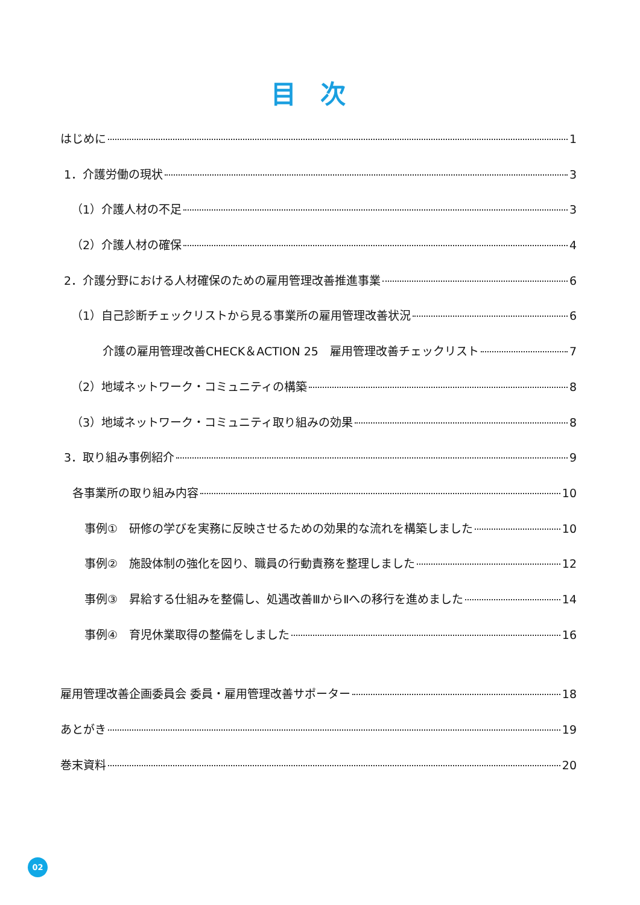目次
はじめに 1
1．介護労働の現状 3
（1）介護人材の不足 3
（2）介護人材の確保 4
2．介護分野における人材確保のための雇用管理改善推進事業 6
（1）自己診断チェックリストから見る事業所の雇用管理改善状況 6
介護の雇用管理改善CHECK＆ACTION 25　雇用管理改善チェックリスト 7
（2）地域ネットワーク・コミュニティの構築 8
（3）地域ネットワーク・コミュニティ取り組みの効果 8
3．取り組み事例紹介 9
各事業所の取り組み内容 10
事例①　研修の学びを実務に反映させるための効果的な流れを構築しました 10
事例②　施設体制の強化を図り、職員の行動責務を整理しました 12
事例③　昇給する仕組みを整備し、処遇改善ⅢからⅡへの移行を進めました 14
事例④　育児休業取得の整備をしました 16
雇用管理改善企画委員会 委員・雇用管理改善サポーター 18
あとがき 19
巻末資料 20
02